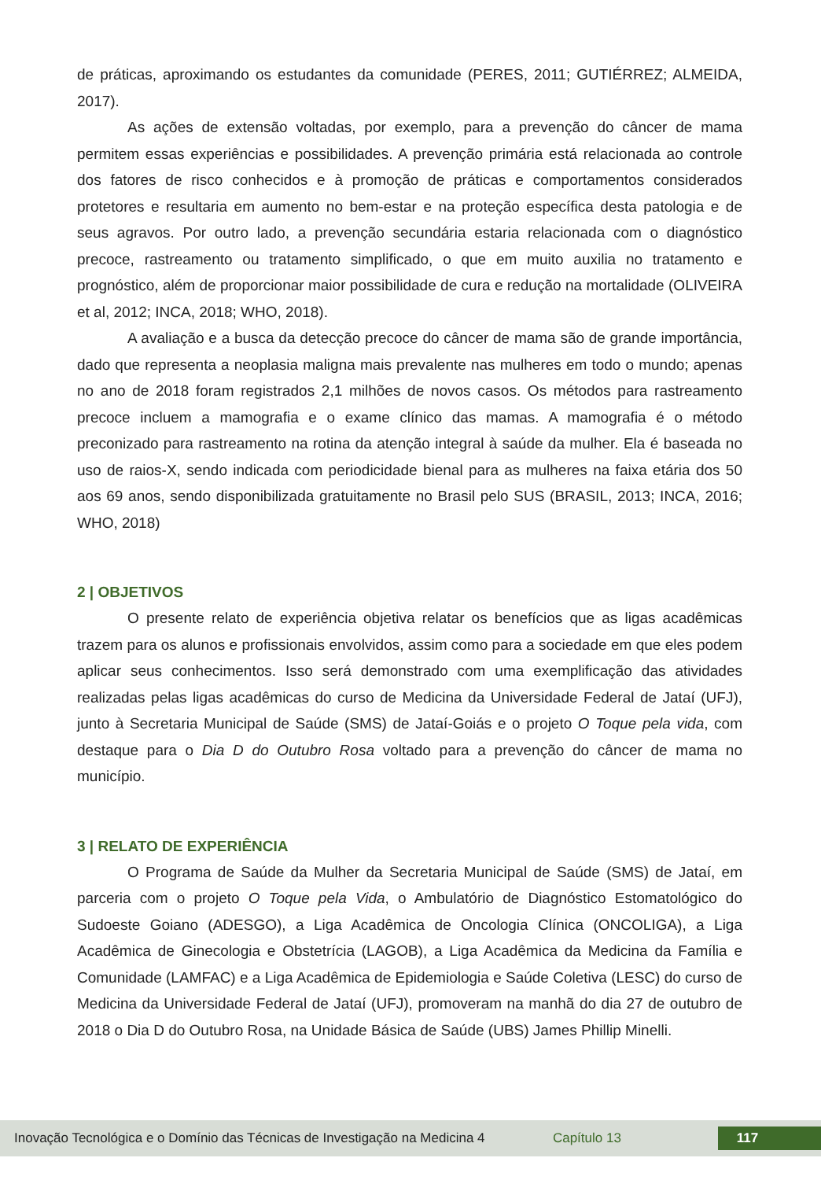de práticas, aproximando os estudantes da comunidade (PERES, 2011; GUTIÉRREZ; ALMEIDA, 2017).
As ações de extensão voltadas, por exemplo, para a prevenção do câncer de mama permitem essas experiências e possibilidades. A prevenção primária está relacionada ao controle dos fatores de risco conhecidos e à promoção de práticas e comportamentos considerados protetores e resultaria em aumento no bem-estar e na proteção específica desta patologia e de seus agravos. Por outro lado, a prevenção secundária estaria relacionada com o diagnóstico precoce, rastreamento ou tratamento simplificado, o que em muito auxilia no tratamento e prognóstico, além de proporcionar maior possibilidade de cura e redução na mortalidade (OLIVEIRA et al, 2012; INCA, 2018; WHO, 2018).
A avaliação e a busca da detecção precoce do câncer de mama são de grande importância, dado que representa a neoplasia maligna mais prevalente nas mulheres em todo o mundo; apenas no ano de 2018 foram registrados 2,1 milhões de novos casos. Os métodos para rastreamento precoce incluem a mamografia e o exame clínico das mamas. A mamografia é o método preconizado para rastreamento na rotina da atenção integral à saúde da mulher. Ela é baseada no uso de raios-X, sendo indicada com periodicidade bienal para as mulheres na faixa etária dos 50 aos 69 anos, sendo disponibilizada gratuitamente no Brasil pelo SUS (BRASIL, 2013; INCA, 2016; WHO, 2018)
2 | OBJETIVOS
O presente relato de experiência objetiva relatar os benefícios que as ligas acadêmicas trazem para os alunos e profissionais envolvidos, assim como para a sociedade em que eles podem aplicar seus conhecimentos. Isso será demonstrado com uma exemplificação das atividades realizadas pelas ligas acadêmicas do curso de Medicina da Universidade Federal de Jataí (UFJ), junto à Secretaria Municipal de Saúde (SMS) de Jataí-Goiás e o projeto O Toque pela vida, com destaque para o Dia D do Outubro Rosa voltado para a prevenção do câncer de mama no município.
3 | RELATO DE EXPERIÊNCIA
O Programa de Saúde da Mulher da Secretaria Municipal de Saúde (SMS) de Jataí, em parceria com o projeto O Toque pela Vida, o Ambulatório de Diagnóstico Estomatológico do Sudoeste Goiano (ADESGO), a Liga Acadêmica de Oncologia Clínica (ONCOLIGA), a Liga Acadêmica de Ginecologia e Obstetrícia (LAGOB), a Liga Acadêmica da Medicina da Família e Comunidade (LAMFAC) e a Liga Acadêmica de Epidemiologia e Saúde Coletiva (LESC) do curso de Medicina da Universidade Federal de Jataí (UFJ), promoveram na manhã do dia 27 de outubro de 2018 o Dia D do Outubro Rosa, na Unidade Básica de Saúde (UBS) James Phillip Minelli.
Inovação Tecnológica e o Domínio das Técnicas de Investigação na Medicina 4 Capítulo 13 117